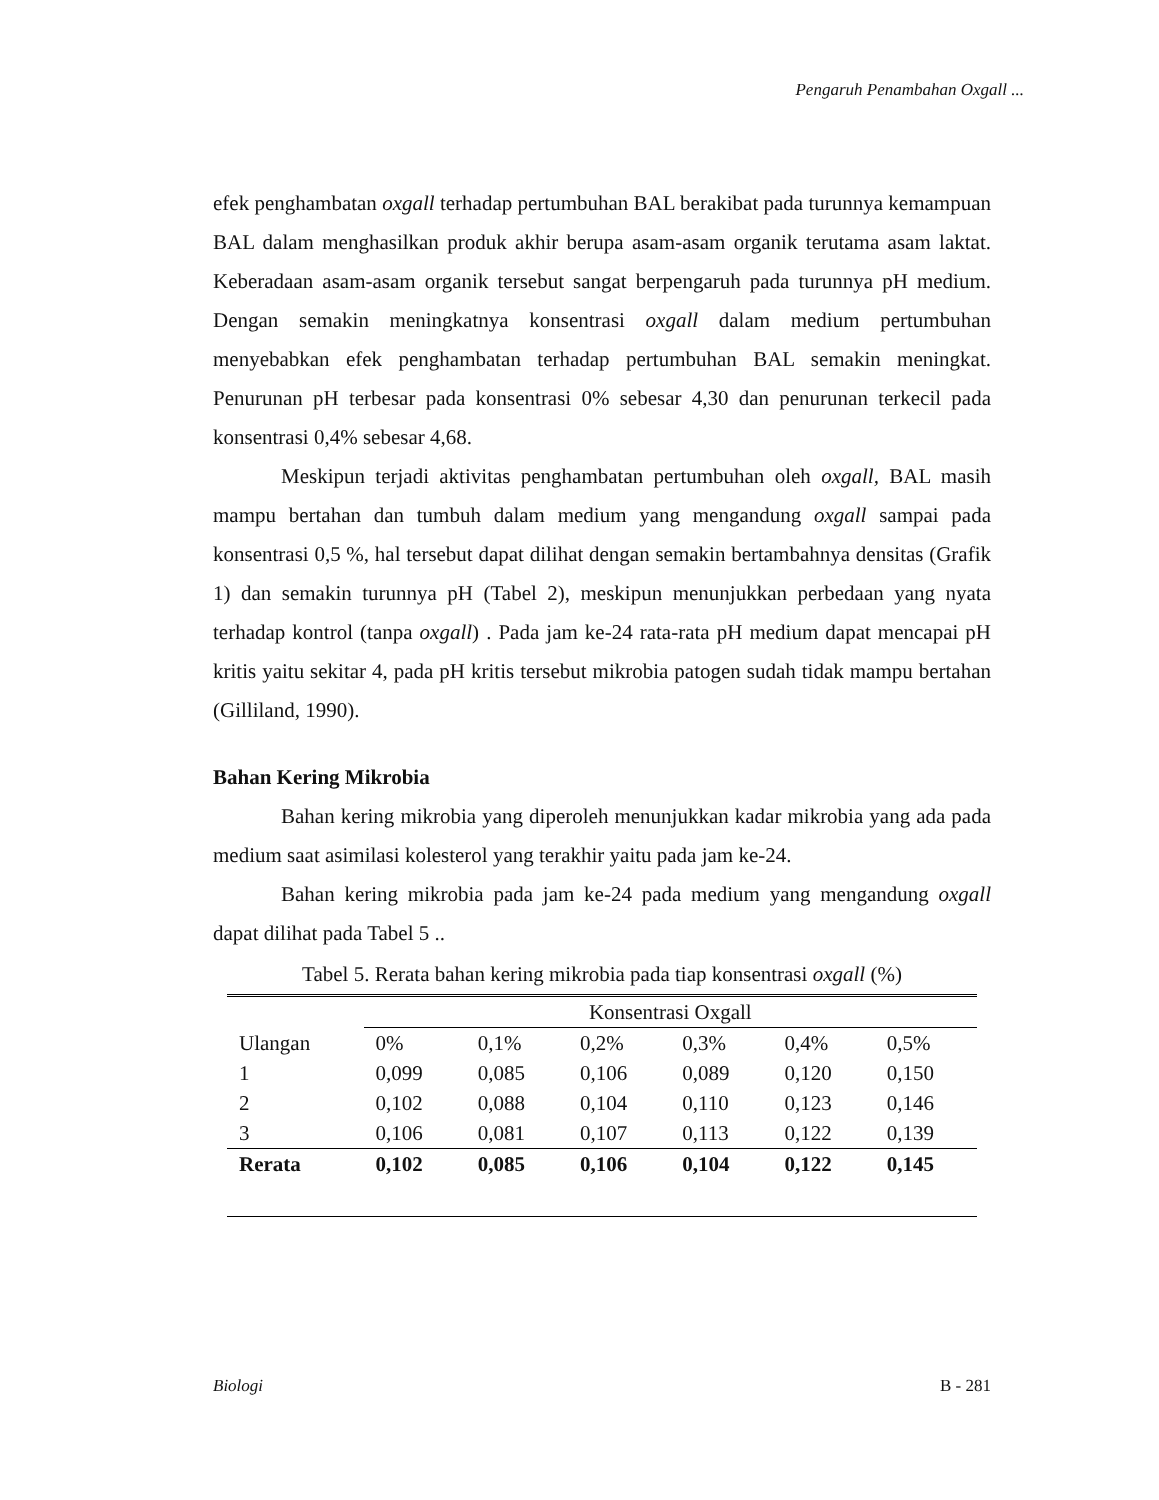Pengaruh Penambahan Oxgall ...
efek penghambatan oxgall terhadap pertumbuhan BAL berakibat pada turunnya kemampuan BAL dalam menghasilkan produk akhir berupa asam-asam organik terutama asam laktat. Keberadaan asam-asam organik tersebut sangat berpengaruh pada turunnya pH medium. Dengan semakin meningkatnya konsentrasi oxgall dalam medium pertumbuhan menyebabkan efek penghambatan terhadap pertumbuhan BAL semakin meningkat. Penurunan pH terbesar pada konsentrasi 0% sebesar 4,30 dan penurunan terkecil pada konsentrasi 0,4% sebesar 4,68.
Meskipun terjadi aktivitas penghambatan pertumbuhan oleh oxgall, BAL masih mampu bertahan dan tumbuh dalam medium yang mengandung oxgall sampai pada konsentrasi 0,5 %, hal tersebut dapat dilihat dengan semakin bertambahnya densitas (Grafik 1) dan semakin turunnya pH (Tabel 2), meskipun menunjukkan perbedaan yang nyata terhadap kontrol (tanpa oxgall) . Pada jam ke-24 rata-rata pH medium dapat mencapai pH kritis yaitu sekitar 4, pada pH kritis tersebut mikrobia patogen sudah tidak mampu bertahan (Gilliland, 1990).
Bahan Kering Mikrobia
Bahan kering mikrobia yang diperoleh menunjukkan kadar mikrobia yang ada pada medium saat asimilasi kolesterol yang terakhir yaitu pada jam ke-24.
Bahan kering mikrobia pada jam ke-24 pada medium yang mengandung oxgall dapat dilihat pada Tabel 5 ..
Tabel 5. Rerata bahan kering mikrobia pada tiap konsentrasi oxgall (%)
| | Konsentrasi Oxgall | | | | | |
| Ulangan | 0% | 0,1% | 0,2% | 0,3% | 0,4% | 0,5% |
| 1 | 0,099 | 0,085 | 0,106 | 0,089 | 0,120 | 0,150 |
| 2 | 0,102 | 0,088 | 0,104 | 0,110 | 0,123 | 0,146 |
| 3 | 0,106 | 0,081 | 0,107 | 0,113 | 0,122 | 0,139 |
| Rerata | 0,102 | 0,085 | 0,106 | 0,104 | 0,122 | 0,145 |
Biologi B - 281